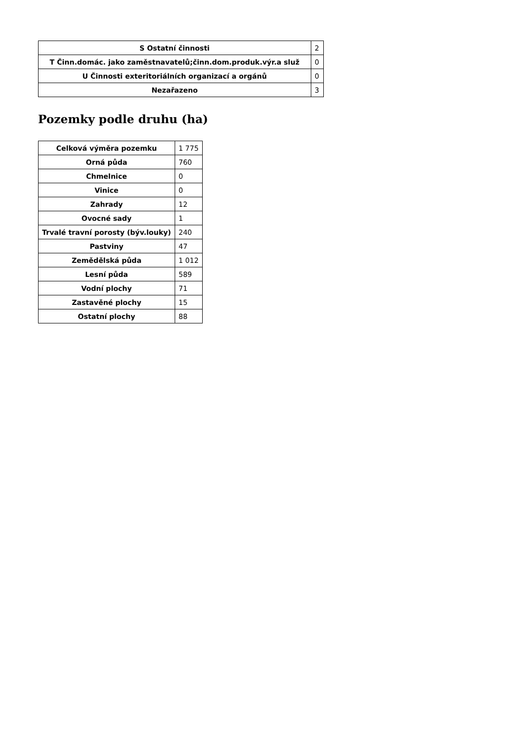| S Ostatní činnosti | 2 |
| T Činn.domác. jako zaměstnavatelů;činn.dom.produk.výr.a služ | 0 |
| U Činnosti exteritoriálních organizací a orgánů | 0 |
| Nezařazeno | 3 |
Pozemky podle druhu (ha)
| Celková výměra pozemku | 1 775 |
| Orná půda | 760 |
| Chmelnice | 0 |
| Vinice | 0 |
| Zahrady | 12 |
| Ovocné sady | 1 |
| Trvalé travní porosty (býv.louky) | 240 |
| Pastviny | 47 |
| Zemědělská půda | 1 012 |
| Lesní půda | 589 |
| Vodní plochy | 71 |
| Zastavěné plochy | 15 |
| Ostatní plochy | 88 |